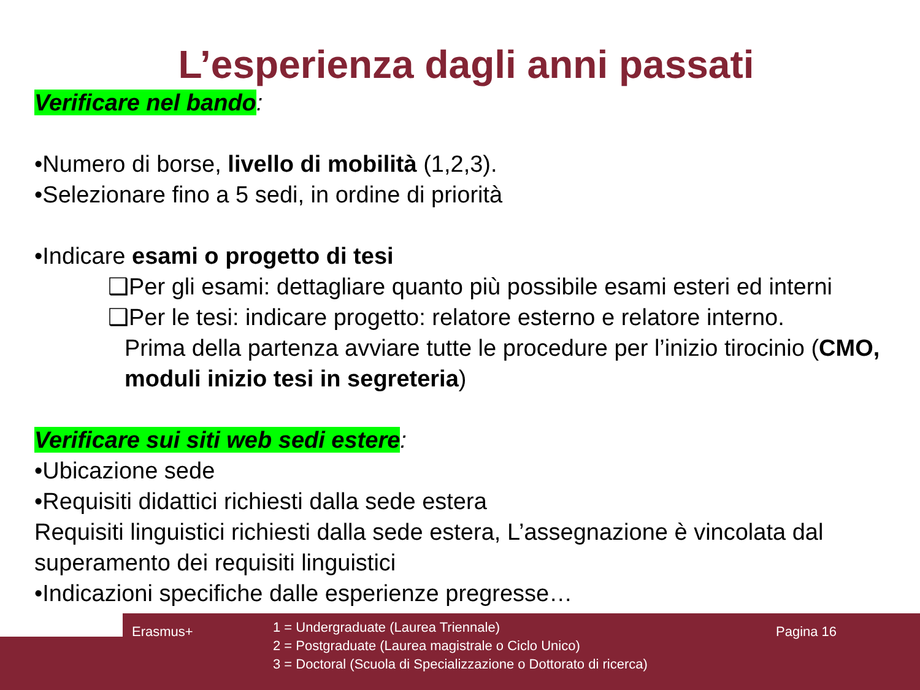L’esperienza dagli anni passati
Verificare nel bando:
•Numero di borse, livello di mobilità (1,2,3).
•Selezionare fino a 5 sedi, in ordine di priorità
•Indicare esami o progetto di tesi
❑Per gli esami: dettagliare quanto più possibile esami esteri ed interni
❑Per le tesi: indicare progetto: relatore esterno e relatore interno.
Prima della partenza avviare tutte le procedure per l’inizio tirocinio (CMO, moduli inizio tesi in segreteria)
Verificare sui siti web sedi estere:
•Ubicazione sede
•Requisiti didattici richiesti dalla sede estera
Requisiti linguistici richiesti dalla sede estera, L’assegnazione è vincolata dal superamento dei requisiti linguistici
•Indicazioni specifiche dalle esperienze pregresse…
Erasmus+
1 = Undergraduate (Laurea Triennale)
2 = Postgraduate (Laurea magistrale o Ciclo Unico)
3 = Doctoral (Scuola di Specializzazione o Dottorato di ricerca)
Pagina 16